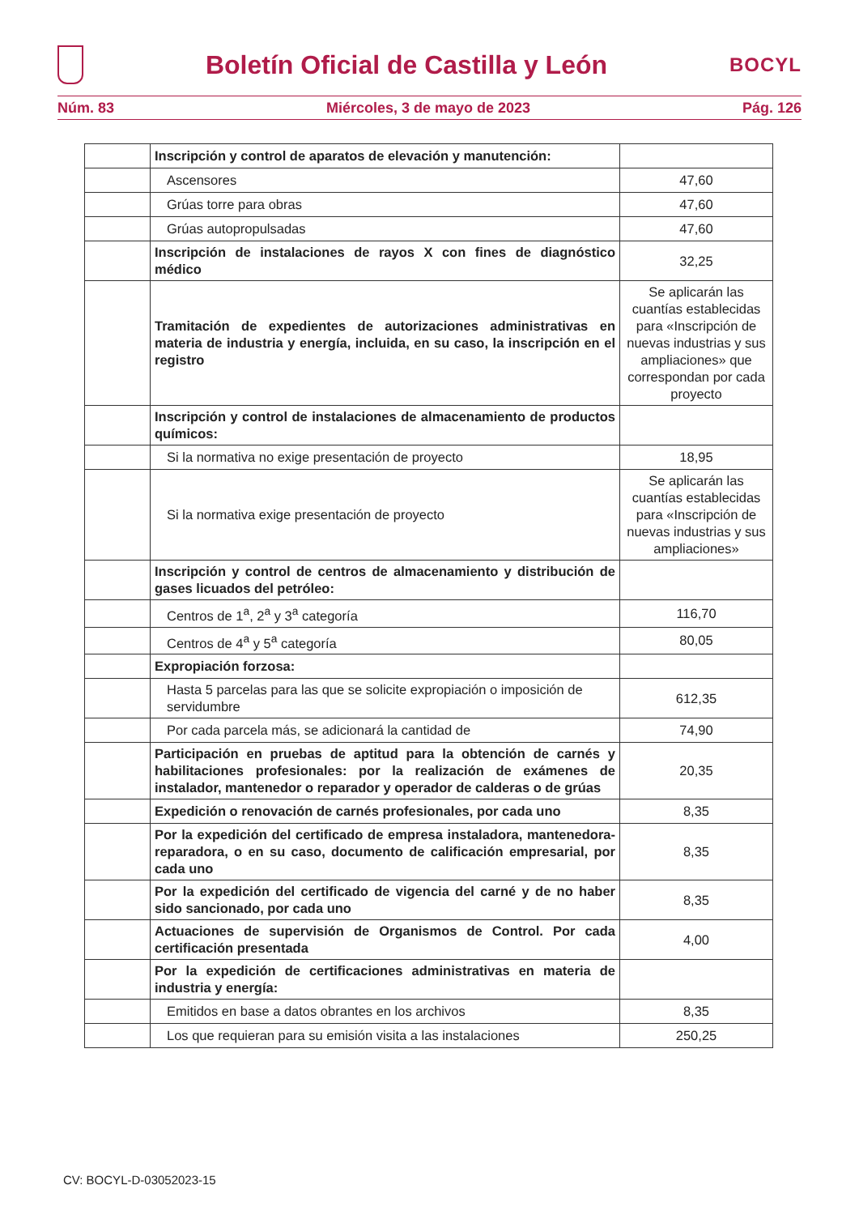Boletín Oficial de Castilla y León
BOCYL
Núm. 83 Miércoles, 3 de mayo de 2023 Pág. 126
| | Inscripción y control de aparatos de elevación y manutención: | |
| | Ascensores | 47,60 |
| | Grúas torre para obras | 47,60 |
| | Grúas autopropulsadas | 47,60 |
| | Inscripción de instalaciones de rayos X con fines de diagnóstico médico | 32,25 |
| | Tramitación de expedientes de autorizaciones administrativas en materia de industria y energía, incluida, en su caso, la inscripción en el registro | Se aplicarán las cuantías establecidas para «Inscripción de nuevas industrias y sus ampliaciones» que correspondan por cada proyecto |
| | Inscripción y control de instalaciones de almacenamiento de productos químicos: | |
| | Si la normativa no exige presentación de proyecto | 18,95 |
| | Si la normativa exige presentación de proyecto | Se aplicarán las cuantías establecidas para «Inscripción de nuevas industrias y sus ampliaciones» |
| | Inscripción y control de centros de almacenamiento y distribución de gases licuados del petróleo: | |
| | Centros de 1<sup>a</sup>, 2<sup>a</sup> y 3<sup>a</sup> categoría | 116,70 |
| | Centros de 4<sup>a</sup> y 5<sup>a</sup> categoría | 80,05 |
| | Expropiación forzosa: | |
| | Hasta 5 parcelas para las que se solicite expropiación o imposición de servidumbre | 612,35 |
| | Por cada parcela más, se adicionará la cantidad de | 74,90 |
| | Participación en pruebas de aptitud para la obtención de carnés y habilitaciones profesionales: por la realización de exámenes de instalador, mantenedor o reparador y operador de calderas o de grúas | 20,35 |
| | Expedición o renovación de carnés profesionales, por cada uno | 8,35 |
| | Por la expedición del certificado de empresa instaladora, mantenedora-reparadora, o en su caso, documento de calificación empresarial, por cada uno | 8,35 |
| | Por la expedición del certificado de vigencia del carné y de no haber sido sancionado, por cada uno | 8,35 |
| | Actuaciones de supervisión de Organismos de Control. Por cada certificación presentada | 4,00 |
| | Por la expedición de certificaciones administrativas en materia de industria y energía: | |
| | Emitidos en base a datos obrantes en los archivos | 8,35 |
| | Los que requieran para su emisión visita a las instalaciones | 250,25 |
CV: BOCYL-D-03052023-15